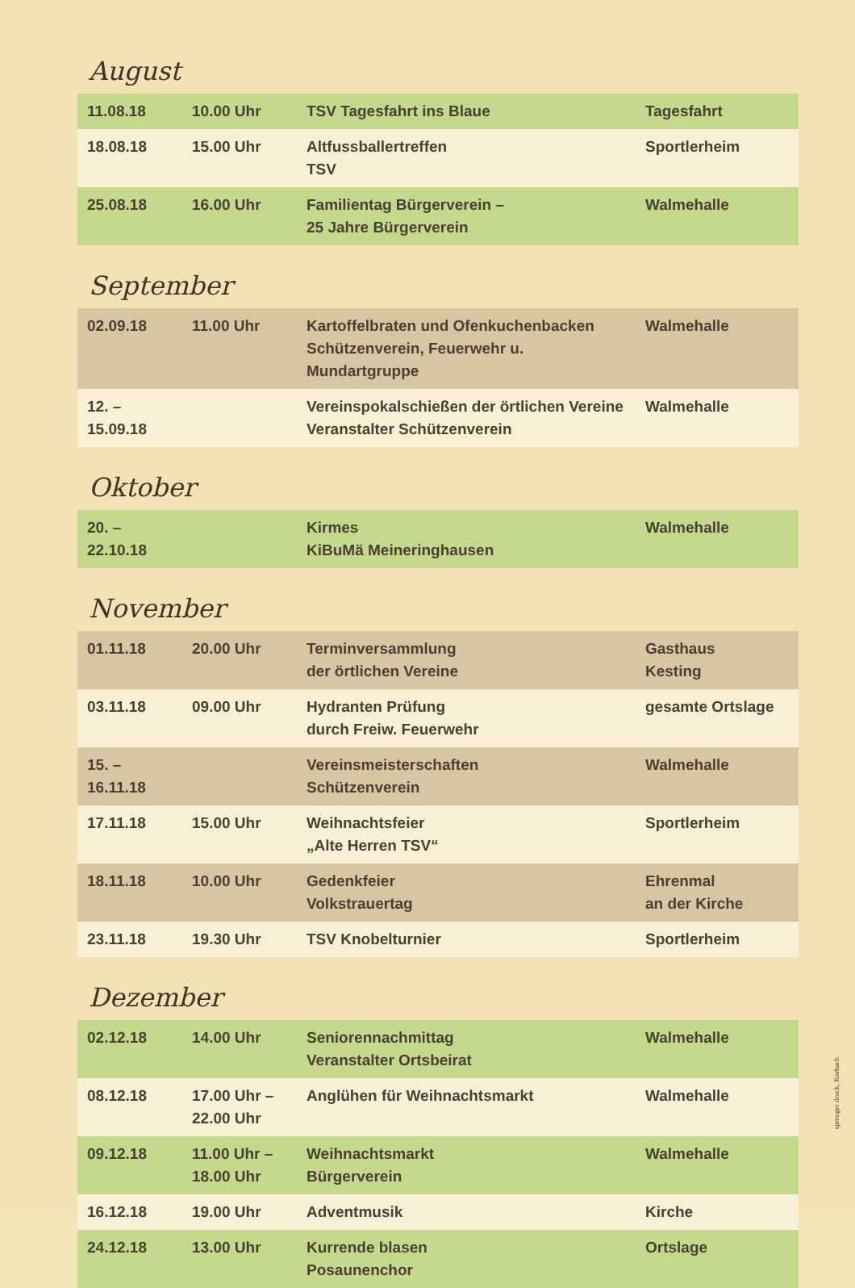August
| 11.08.18 | 10.00 Uhr | TSV Tagesfahrt ins Blaue | Tagesfahrt |
| 18.08.18 | 15.00 Uhr | Altfussballertreffen TSV | Sportlerheim |
| 25.08.18 | 16.00 Uhr | Familientag Bürgerverein – 25 Jahre Bürgerverein | Walmehalle |
September
| 02.09.18 | 11.00 Uhr | Kartoffelbraten und Ofenkuchenbacken Schützenverein, Feuerwehr u. Mundartgruppe | Walmehalle |
| 12. – 15.09.18 | | Vereinspokalschießen der örtlichen Vereine Veranstalter Schützenverein | Walmehalle |
Oktober
| 20. – 22.10.18 | | Kirmes KiBuMä Meineringhausen | Walmehalle |
November
| 01.11.18 | 20.00 Uhr | Terminversammlung der örtlichen Vereine | Gasthaus Kesting |
| 03.11.18 | 09.00 Uhr | Hydranten Prüfung durch Freiw. Feuerwehr | gesamte Ortslage |
| 15. – 16.11.18 | | Vereinsmeisterschaften Schützenverein | Walmehalle |
| 17.11.18 | 15.00 Uhr | Weihnachtsfeier „Alte Herren TSV“ | Sportlerheim |
| 18.11.18 | 10.00 Uhr | Gedenkfeier Volkstrauertag | Ehrenmal an der Kirche |
| 23.11.18 | 19.30 Uhr | TSV Knobelturnier | Sportlerheim |
Dezember
| 02.12.18 | 14.00 Uhr | Seniorennachmittag Veranstalter Ortsbeirat | Walmehalle |
| 08.12.18 | 17.00 Uhr – 22.00 Uhr | Anglühen für Weihnachtsmarkt | Walmehalle |
| 09.12.18 | 11.00 Uhr – 18.00 Uhr | Weihnachtsmarkt Bürgerverein | Walmehalle |
| 16.12.18 | 19.00 Uhr | Adventmusik | Kirche |
| 24.12.18 | 13.00 Uhr | Kurrende blasen Posaunenchor | Ortslage |
sprenger druck, Korbach